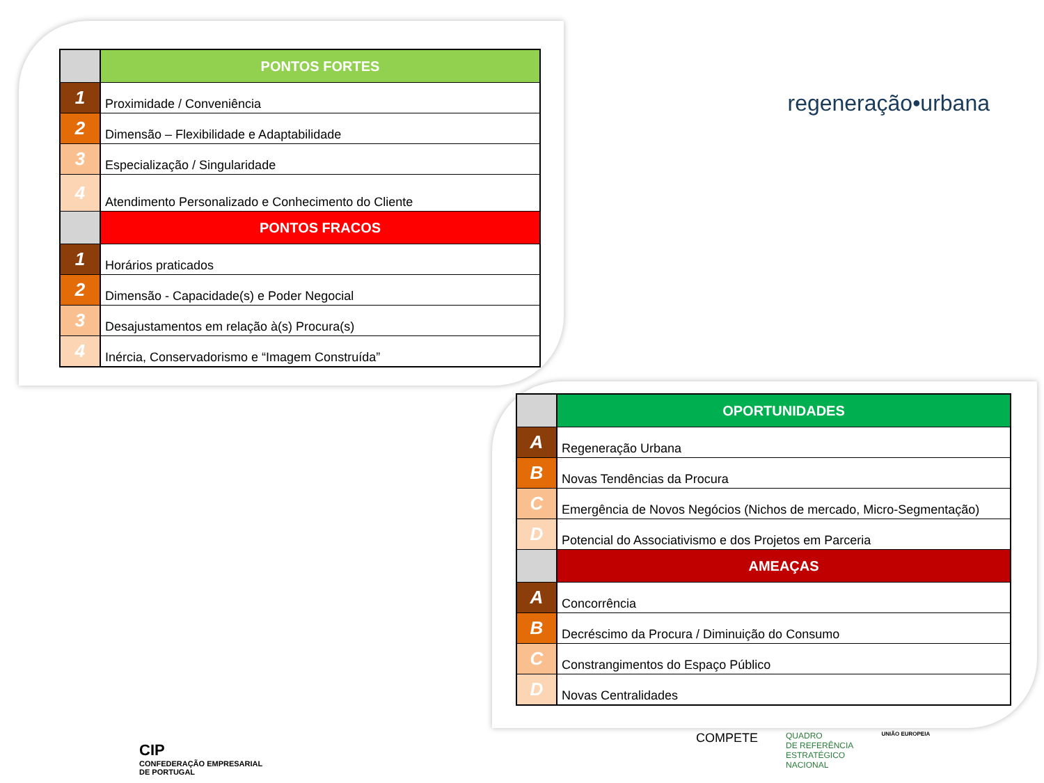regeneração•urbana
| | PONTOS FORTES |
| 1 | Proximidade / Conveniência |
| 2 | Dimensão – Flexibilidade e Adaptabilidade |
| 3 | Especialização / Singularidade |
| 4 | Atendimento Personalizado e Conhecimento do Cliente |
| | PONTOS FRACOS |
| 1 | Horários praticados |
| 2 | Dimensão - Capacidade(s) e Poder Negocial |
| 3 | Desajustamentos em relação à(s) Procura(s) |
| 4 | Inércia, Conservadorismo e “Imagem Construída” |
| | OPORTUNIDADES |
| A | Regeneração Urbana |
| B | Novas Tendências da Procura |
| C | Emergência de Novos Negócios (Nichos de mercado, Micro-Segmentação) |
| D | Potencial do Associativismo e dos Projetos em Parceria |
| | AMEAÇAS |
| A | Concorrência |
| B | Decréscimo da Procura / Diminuição do Consumo |
| C | Constrangimentos do Espaço Público |
| D | Novas Centralidades |
CIP
CONFEDERAÇÃO EMPRESARIAL
DE PORTUGAL
COMPETE QUADRO
DE REFERÊNCIA
ESTRATÉGICO
NACIONAL UNIÃO EUROPEIA